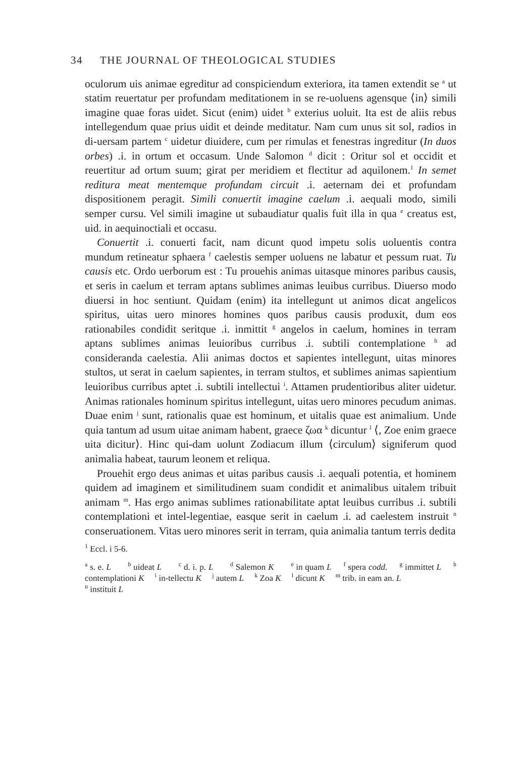34 THE JOURNAL OF THEOLOGICAL STUDIES
oculorum uis animae egreditur ad conspiciendum exteriora, ita tamen extendit se <sup>a</sup> ut statim reuertatur per profundam meditationem in se re-uoluens agensque ⟨in⟩ simili imagine quae foras uidet. Sicut (enim) uidet <sup>b</sup> exterius uoluit. Ita est de aliis rebus intellegendum quae prius uidit et deinde meditatur. Nam cum unus sit sol, radios in di-uersam partem <sup>c</sup> uidetur diuidere, cum per rimulas et fenestras ingreditur (In duos orbes) .i. in ortum et occasum. Unde Salomon <sup>d</sup> dicit : Oritur sol et occidit et reuertitur ad ortum suum; girat per meridiem et flectitur ad aquilonem.<sup>1</sup> In semet reditura meat mentemque profundam circuit .i. aeternam dei et profundam dispositionem peragit. Simili conuertit imagine caelum .i. aequali modo, simili semper cursu. Vel simili imagine ut subaudiatur qualis fuit illa in qua <sup>e</sup> creatus est, uid. in aequinoctiali et occasu.
Conuertit .i. conuerti facit, nam dicunt quod impetu solis uoluentis contra mundum retineatur sphaera <sup>f</sup> caelestis semper uoluens ne labatur et pessum ruat. Tu causis etc. Ordo uerborum est : Tu prouehis animas uitasque minores paribus causis, et seris in caelum et terram aptans sublimes animas leuibus curribus. Diuerso modo diuersi in hoc sentiunt. Quidam (enim) ita intellegunt ut animos dicat angelicos spiritus, uitas uero minores homines quos paribus causis produxit, dum eos rationabiles condidit seritque .i. inmittit <sup>g</sup> angelos in caelum, homines in terram aptans sublimes animas leuioribus curribus .i. subtili contemplatione <sup>h</sup> ad consideranda caelestia. Alii animas doctos et sapientes intellegunt, uitas minores stultos, ut serat in caelum sapientes, in terram stultos, et sublimes animas sapientium leuioribus curribus aptet .i. subtili intellectui <sup>i</sup>. Attamen prudentioribus aliter uidetur. Animas rationales hominum spiritus intellegunt, uitas uero minores pecudum animas. Duae enim <sup>j</sup> sunt, rationalis quae est hominum, et uitalis quae est animalium. Unde quia tantum ad usum uitae animam habent, graece ζωα <sup>k</sup> dicuntur <sup>l</sup> ⟨, Zoe enim graece uita dicitur⟩. Hinc qui-dam uolunt Zodiacum illum ⟨circulum⟩ signiferum quod animalia habeat, taurum leonem et reliqua.
Prouehit ergo deus animas et uitas paribus causis .i. aequali potentia, et hominem quidem ad imaginem et similitudinem suam condidit et animalibus uitalem tribuit animam <sup>m</sup>. Has ergo animas sublimes rationabilitate aptat leuibus curribus .i. subtili contemplationi et intel-legentiae, easque serit in caelum .i. ad caelestem instruit <sup>n</sup> conseruationem. Vitas uero minores serit in terram, quia animalia tantum terris dedita
<sup>1</sup> Eccl. i 5-6.
<sup>a</sup> s. e. L <sup>b</sup> uideat L <sup>c</sup> d. i. p. L <sup>d</sup> Salemon K <sup>e</sup> in quam L <sup>f</sup> spera codd. <sup>g</sup> immittet L <sup>h</sup> contemplationi K <sup>i</sup> in-tellectu K <sup>j</sup> autem L <sup>k</sup> Zoa K <sup>l</sup> dicunt K <sup>m</sup> trib. in eam an. L
<sup>n</sup> instituit L